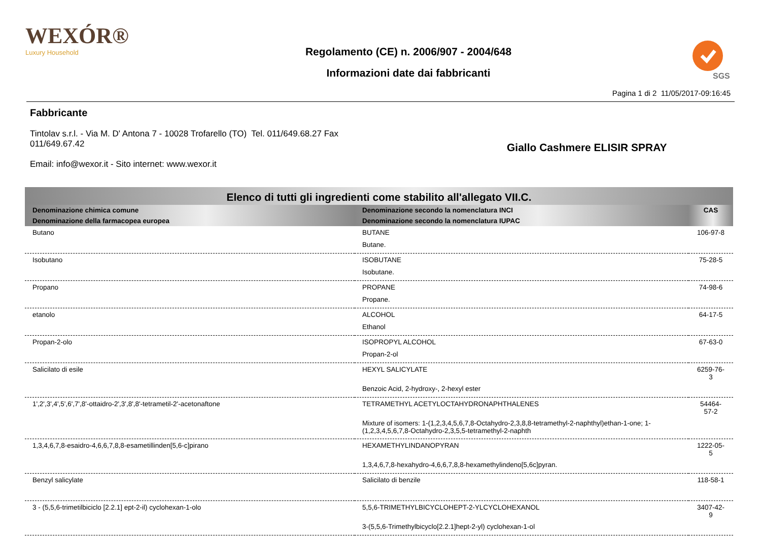WEXÓR®
Luxury Household
Regolamento (CE) n. 2006/907 - 2004/648
Informazioni date dai fabbricanti
SGS
Pagina 1 di 2 11/05/2017-09:16:45
Fabbricante
Tintolav s.r.l. - Via M. D' Antona 7 - 10028 Trofarello (TO) Tel. 011/649.68.27 Fax 011/649.67.42
Email: info@wexor.it - Sito internet: www.wexor.it
Giallo Cashmere ELISIR SPRAY
| Elenco di tutti gli ingredienti come stabilito all'allegato VII.C. | | |
| --- | --- | --- |
| Denominazione chimica comune | Denominazione secondo la nomenclatura INCI | CAS |
| Denominazione della farmacopea europea | Denominazione secondo la nomenclatura IUPAC | |
| Butano | BUTANE | 106-97-8 |
| | Butane. | |
| Isobutano | ISOBUTANE | 75-28-5 |
| | Isobutane. | |
| Propano | PROPANE | 74-98-6 |
| | Propane. | |
| etanolo | ALCOHOL | 64-17-5 |
| | Ethanol | |
| Propan-2-olo | ISOPROPYL ALCOHOL | 67-63-0 |
| | Propan-2-ol | |
| Salicilato di esile | HEXYL SALICYLATE | 6259-76-3 |
| | Benzoic Acid, 2-hydroxy-, 2-hexyl ester | |
| 1',2',3',4',5',6',7',8'-ottaidro-2',3',8',8'-tetrametil-2'-acetonaftone | TETRAMETHYL ACETYLOCTAHYDRONAPHTHALENES | 54464-57-2 |
| | Mixture of isomers: 1-(1,2,3,4,5,6,7,8-Octahydro-2,3,8,8-tetramethyl-2-naphthyl)ethan-1-one; 1-(1,2,3,4,5,6,7,8-Octahydro-2,3,5,5-tetramethyl-2-naphth | |
| 1,3,4,6,7,8-esaidro-4,6,6,7,8,8-esametillinden[5,6-c]pirano | HEXAMETHYLINDANOPYRAN | 1222-05-5 |
| | 1,3,4,6,7,8-hexahydro-4,6,6,7,8,8-hexamethylindeno[5,6c]pyran. | |
| Benzyl salicylate | Salicilato di benzile | 118-58-1 |
| 3 - (5,5,6-trimetilbiciclo [2.2.1] ept-2-il) cyclohexan-1-olo | 5,5,6-TRIMETHYLBICYCLOHEPT-2-YLCYCLOHEXANOL | 3407-42-9 |
| | 3-(5,5,6-Trimethylbicyclo[2.2.1]hept-2-yl) cyclohexan-1-ol | |